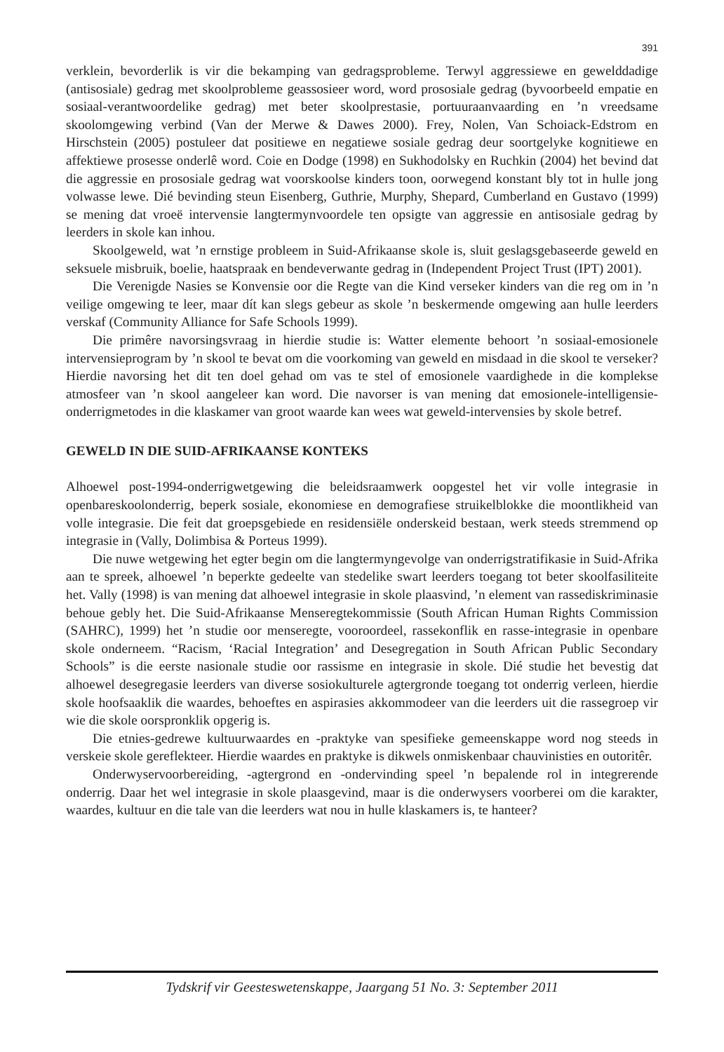391
verklein, bevorderlik is vir die bekamping van gedragsprobleme. Terwyl aggressiewe en gewelddadige (antisosiale) gedrag met skoolprobleme geassosieer word, word prososiale gedrag (byvoorbeeld empatie en sosiaal-verantwoordelike gedrag) met beter skoolprestasie, portuuraanvaarding en ’n vreedsame skoolomgewing verbind (Van der Merwe & Dawes 2000). Frey, Nolen, Van Schoiack-Edstrom en Hirschstein (2005) postuleer dat positiewe en negatiewe sosiale gedrag deur soortgelyke kognitiewe en affektiewe prosesse onderlê word. Coie en Dodge (1998) en Sukhodolsky en Ruchkin (2004) het bevind dat die aggressie en prososiale gedrag wat voorskoolse kinders toon, oorwegend konstant bly tot in hulle jong volwasse lewe. Dié bevinding steun Eisenberg, Guthrie, Murphy, Shepard, Cumberland en Gustavo (1999) se mening dat vroeë intervensie langtermynvoordele ten opsigte van aggressie en antisosiale gedrag by leerders in skole kan inhou.
Skoolgeweld, wat ’n ernstige probleem in Suid-Afrikaanse skole is, sluit geslagsgebaseerde geweld en seksuele misbruik, boelie, haatspraak en bendeverwante gedrag in (Independent Project Trust (IPT) 2001).
Die Verenigde Nasies se Konvensie oor die Regte van die Kind verseker kinders van die reg om in ’n veilige omgewing te leer, maar dít kan slegs gebeur as skole ’n beskermende omgewing aan hulle leerders verskaf (Community Alliance for Safe Schools 1999).
Die primêre navorsingsvraag in hierdie studie is: Watter elemente behoort ’n sosiaal-emosionele intervensieprogram by ’n skool te bevat om die voorkoming van geweld en misdaad in die skool te verseker? Hierdie navorsing het dit ten doel gehad om vas te stel of emosionele vaardighede in die komplekse atmosfeer van ’n skool aangeleer kan word. Die navorser is van mening dat emosionele-intelligensie-onderrigmetodes in die klaskamer van groot waarde kan wees wat geweld-intervensies by skole betref.
GEWELD IN DIE SUID-AFRIKAANSE KONTEKS
Alhoewel post-1994-onderrigwetgewing die beleidsraamwerk oopgestel het vir volle integrasie in openbareskoolonderrig, beperk sosiale, ekonomiese en demografiese struikelblokke die moontlikheid van volle integrasie. Die feit dat groepsgebiede en residensiële onderskeid bestaan, werk steeds stremmend op integrasie in (Vally, Dolimbisa & Porteus 1999).
Die nuwe wetgewing het egter begin om die langtermyngevolge van onderrigstratifikasie in Suid-Afrika aan te spreek, alhoewel ’n beperkte gedeelte van stedelike swart leerders toegang tot beter skoolfasiliteite het. Vally (1998) is van mening dat alhoewel integrasie in skole plaasvind, ’n element van rassediskriminasie behoue gebly het. Die Suid-Afrikaanse Menseregtekommissie (South African Human Rights Commission (SAHRC), 1999) het ’n studie oor menseregte, vooroordeel, rassekonflik en rasse-integrasie in openbare skole onderneem. “Racism, ‘Racial Integration’ and Desegregation in South African Public Secondary Schools” is die eerste nasionale studie oor rassisme en integrasie in skole. Dié studie het bevestig dat alhoewel desegregasie leerders van diverse sosiokulturele agtergronde toegang tot onderrig verleen, hierdie skole hoofsaaklik die waardes, behoeftes en aspirasies akkommodeer van die leerders uit die rassegroep vir wie die skole oorspronklik opgerig is.
Die etnies-gedrewe kultuurwaardes en -praktyke van spesifieke gemeenskappe word nog steeds in verskeie skole gereflekteer. Hierdie waardes en praktyke is dikwels onmiskenbaar chauvinisties en outoritêr.
Onderwyservoorbereiding, -agtergrond en -ondervinding speel ’n bepalende rol in integrerende onderrig. Daar het wel integrasie in skole plaasgevind, maar is die onderwysers voorberei om die karakter, waardes, kultuur en die tale van die leerders wat nou in hulle klaskamers is, te hanteer?
Tydskrif vir Geesteswetenskappe, Jaargang 51 No. 3: September 2011